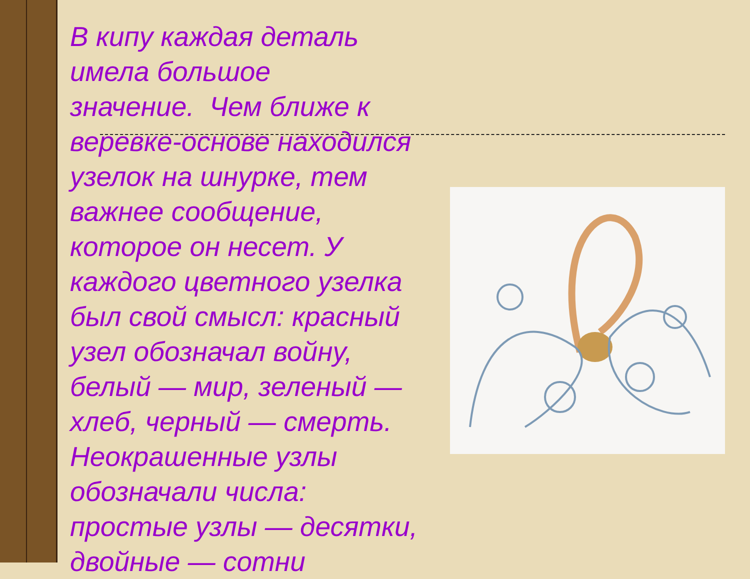В кипу каждая деталь
имела большое
значение. Чем ближе к
веревке-основе находился
узелок на шнурке, тем
важнее сообщение,
которое он несет. У
каждого цветного узелка
был свой смысл: красный
узел обозначал войну,
белый — мир, зеленый —
хлеб, черный — смерть.
Неокрашенные узлы
обозначали числа:
простые узлы — десятки,
двойные — сотни